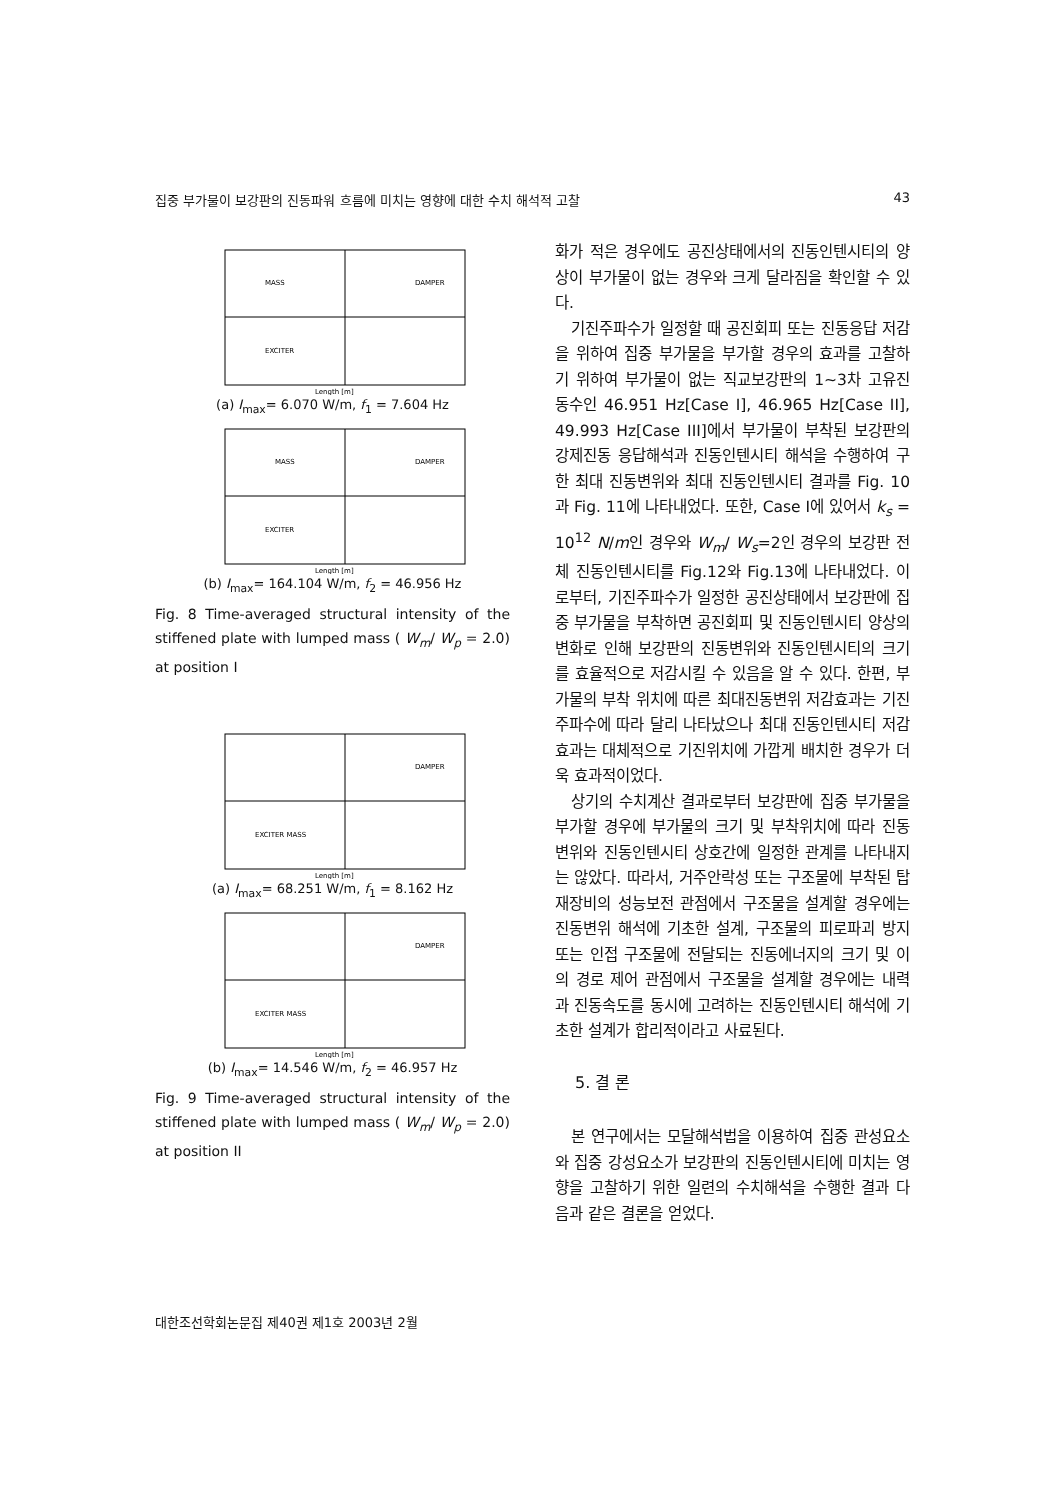집중 부가물이 보강판의 진동파워 흐름에 미치는 영향에 대한 수치 해석적 고찰 43
MASS
DAMPER
EXCITER
Length [m]
(a) I<sub>max</sub>= 6.070 W/m, f<sub>1</sub> = 7.604 Hz
MASS
DAMPER
EXCITER
Length [m]
(b) I<sub>max</sub>= 164.104 W/m, f<sub>2</sub> = 46.956 Hz
Fig. 8 Time-averaged structural intensity of the stiffened plate with lumped mass ( W<sub>m</sub>/ W<sub>p</sub> = 2.0) at position I
DAMPER
EXCITER MASS
Length [m]
(a) I<sub>max</sub>= 68.251 W/m, f<sub>1</sub> = 8.162 Hz
DAMPER
EXCITER MASS
Length [m]
(b) I<sub>max</sub>= 14.546 W/m, f<sub>2</sub> = 46.957 Hz
Fig. 9 Time-averaged structural intensity of the stiffened plate with lumped mass ( W<sub>m</sub>/ W<sub>p</sub> = 2.0) at position II
화가 적은 경우에도 공진상태에서의 진동인텐시티의 양상이 부가물이 없는 경우와 크게 달라짐을 확인할 수 있다.
기진주파수가 일정할 때 공진회피 또는 진동응답 저감을 위하여 집중 부가물을 부가할 경우의 효과를 고찰하기 위하여 부가물이 없는 직교보강판의 1~3차 고유진동수인 46.951 Hz[Case I], 46.965 Hz[Case II], 49.993 Hz[Case III]에서 부가물이 부착된 보강판의 강제진동 응답해석과 진동인텐시티 해석을 수행하여 구한 최대 진동변위와 최대 진동인텐시티 결과를 Fig. 10과 Fig. 11에 나타내었다. 또한, Case I에 있어서 k<sub>s</sub> = 10<sup>12</sup> N/m인 경우와 W<sub>m</sub>/ W<sub>s</sub>=2인 경우의 보강판 전체 진동인텐시티를 Fig.12와 Fig.13에 나타내었다. 이로부터, 기진주파수가 일정한 공진상태에서 보강판에 집중 부가물을 부착하면 공진회피 및 진동인텐시티 양상의 변화로 인해 보강판의 진동변위와 진동인텐시티의 크기를 효율적으로 저감시킬 수 있음을 알 수 있다. 한편, 부가물의 부착 위치에 따른 최대진동변위 저감효과는 기진주파수에 따라 달리 나타났으나 최대 진동인텐시티 저감효과는 대체적으로 기진위치에 가깝게 배치한 경우가 더욱 효과적이었다.
상기의 수치계산 결과로부터 보강판에 집중 부가물을 부가할 경우에 부가물의 크기 및 부착위치에 따라 진동변위와 진동인텐시티 상호간에 일정한 관계를 나타내지는 않았다. 따라서, 거주안락성 또는 구조물에 부착된 탑재장비의 성능보전 관점에서 구조물을 설계할 경우에는 진동변위 해석에 기초한 설계, 구조물의 피로파괴 방지 또는 인접 구조물에 전달되는 진동에너지의 크기 및 이의 경로 제어 관점에서 구조물을 설계할 경우에는 내력과 진동속도를 동시에 고려하는 진동인텐시티 해석에 기초한 설계가 합리적이라고 사료된다.
5. 결 론
본 연구에서는 모달해석법을 이용하여 집중 관성요소와 집중 강성요소가 보강판의 진동인텐시티에 미치는 영향을 고찰하기 위한 일련의 수치해석을 수행한 결과 다음과 같은 결론을 얻었다.
대한조선학회논문집 제40권 제1호 2003년 2월